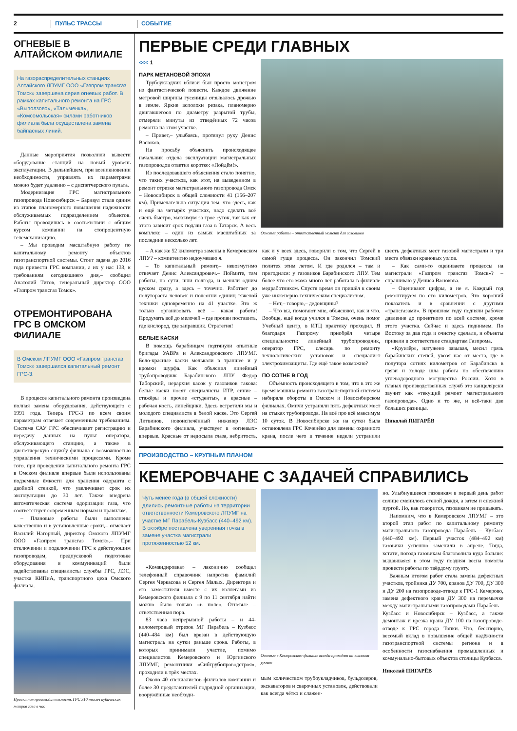2 ПУЛЬС ТРАССЫ СОБЫТИЕ
ОГНЕВЫЕ В АЛТАЙСКОМ ФИЛИАЛЕ
На газораспределительных станциях Алтайского ЛПУМГ ООО «Газпром трансгаз Томск» завершена серия огневых работ. В рамках капитального ремонта на ГРС «Выползово», «Тальменка», «Комсомольская» силами работников филиала была осуществлена замена байпасных линий.
Данные мероприятия позволили вывести оборудование станций на новый уровень эксплуатации. В дальнейшем, при возникновении необходимости, управлять их параметрами можно будет удаленно – с диспетчерского пульта.
Модернизация ГРС магистрального газопровода Новосибирск – Барнаул стала одним из этапов планомерного повышения надежности обслуживаемых подразделением объектов. Работы проводились в соответствии с общим курсом компании на стопроцентную телемеханизацию.
– Мы проводим масштабную работу по капитальному ремонту объектов газотранспортной системы. Стоит задача до 2016 года привести ГРС компании, а их у нас 133, к требованиям сегодняшнего дня,– сообщил Анатолий Титов, генеральный директор ООО «Газпром трансгаз Томск».
ОТРЕМОНТИРОВАНА ГРС В ОМСКОМ ФИЛИАЛЕ
В Омском ЛПУМГ ООО «Газпром трансгаз Томск» завершился капитальный ремонт ГРС-3.
В процессе капитального ремонта произведена полная замена оборудования, действующего с 1991 года. Теперь ГРС-3 по всем своим параметрам отвечает современным требованиям. Система САУ ГРС обеспечивает регистрацию и передачу данных на пульт оператора, обслуживающего станцию, а также в диспетчерскую службу филиала с возможностью управления техническими процессами. Кроме того, при проведении капитального ремонта ГРС в Омском филиале впервые были использованы подземные ёмкости для хранения одоранта с двойной стенкой, что увеличивает срок их эксплуатации до 30 лет. Также внедрена автоматическая система одоризации газа, что соответствует современным нормам и правилам.
– Плановые работы были выполнены качественно и в установленные сроки,– отмечает Василий Нагорный, директор Омского ЛПУМГ ООО «Газпром трансгаз Томск».– При отключении и подключении ГРС к действующим газопроводам, предпусковой подготовке оборудования и коммуникаций были задействованы специалисты службы ГРС, ЛЭС, участка КИПиА, транспортного цеха Омского филиала.
Проектная производительность ГРС 310 тысяч кубических метров газа в час
ПЕРВЫЕ СРЕДИ ГЛАВНЫХ
<<< 1
ПАРК МЕТАНОВОЙ ЭПОХИ
Трубоукладчик вблизи был просто монстром из фантастической повести. Каждое движение метровой ширины гусеницы отзывалось дрожью в земле. Яркие всполохи резака, планомерно двигавшегося по диаметру разрытой трубы, отмеряли минуты из отведённых 72 часов ремонта на этом участке.
– Привет,– улыбаясь, протянул руку Денис Васюков.
На просьбу объяснить происходящее начальник отдела эксплуатации магистральных газопроводов ответил коротко: «Пойдём!».
Из последовавшего объяснения стало понятно, что таких участков, как этот, на выведенном в ремонт отрезке магистрального газопровода Омск – Новосибирск в общей сложности 41 (156–207 км). Примечательна ситуация тем, что здесь, как и ещё на четырёх участках, надо сделать всё очень быстро, максимум за трое суток, так как от этого зависит срок подачи газа в Татарск. А весь комплекс – один из самых масштабных за последние несколько лет.
Огневые работы – ответственный момент для газовиков
– А как же 52 километра замены в Кемеровском ЛПУ? – компетентно недоумеваю я.
– То капитальный ремонт,– невозмутимо отвечает Денис Александрович.– Поймите, там работы, по сути, шли полгода, и меняли одним куском сразу, а здесь – точечно. Работает до полутораста человек и полсотни единиц тяжёлой техники одновременно на 41 участке. Это ж только организовать всё – какая работа! Продумать всё до мелочей – где пропан поставить, где кислород, где заправщик. Стратегия!
БЕЛЫЕ КАСКИ
В помощь барабинцам подтянули опытные бригады УАВРа и Александровского ЛПУМГ. Бело-красные каски мелькали в траншее и у кромки шурфа. Как объяснил линейный трубопроводчик Барабинского ЛПУ Фёдор Таборский, иерархия касок у газовиков такова: белые каски носят специалисты ИТР, синие – стажёры и прочие «студенты», а красные – рабочая кость, линейщики. Здесь встретили мы и молодого специалиста в белой каске. Это Сергей Литвинов, новоиспечённый инженер ЛЭС Барабинского филиала, участвует в «огневых» впервые. Красные от недосыпа глаза, небритость, как и у всех здесь, говорили о том, что Сергей в самой гуще процесса. Он закончил Томский политех этим летом. И где родился – там и пригодился: у газовиков Барабинского ЛПУ. Тем более что его мама много лет работала в филиале медработником. Спустя время он пришёл к своим уже инженерно-техническим специалистом.
– Нет,– говорю,– дедовщины?
– Что вы, помогают мне, объясняют, как и что. Вообще, ещё когда учился в Томске, очень помог Учебный центр, в ИТЦ практику проходил. Я благодаря Газпрому приобрёл четыре специальности: линейный трубопроводчик, оператор ГРС, слесарь по ремонту технологических установок и специалист электрохимзащиты. Где ещё такое возможно?
ПО СОТНЕ В ГОД
Объёмность происходящего в том, что в это же время машина ремонта газотранспортной системы набирала обороты в Омском и Новосибирском филиалах. Омичи устраняли пять дефектных мест на стыках трубопровода. На всё про всё максимум 10 суток. В Новосибирске же на сутки была остановлена ГРС Коченёво для замены охранного крана, после чего в течение недели устранили шесть дефектных мест газовой магистрали и три места обвязки крановых узлов.
– Как сами-то оцениваете процессы на магистрали «Газпром трансгаз Томск»? – спрашиваю у Дениса Васюкова.
– Оценивают цифры, а не я. Каждый год ремонтируем по сто километров. Это хороший показатель и в сравнении с другими «трансгазами». В прошлом году подняли рабочее давление до проектного по всей системе, кроме этого участка. Сейчас и здесь поднимем. По Востоку за два года и очистку сделали, и объекты привели в соответствие стандартам Газпрома.
«Круизёр», натужено завывая, месил грязь барабинских степей, увозя нас от места, где в полутора сотнях километров от Барабинска в грязи и холоде шла работа по обеспечению углеводородного могущества России. Хотя в планах производственных служб это канцелярски звучит как «текущий ремонт магистрального газопровода». Одно и то же, и всё-таки две больших разницы.
Николай ПИГАРЁВ
ПРОИЗВОДСТВО – КРУПНЫМ ПЛАНОМ
КЕМЕРОВЧАНЕ С ЗАДАЧЕЙ СПРАВИЛИСЬ
Чуть менее года (в общей сложности) длились ремонтные работы на территории ответственности Кемеровского ЛПУМГ на участке МГ Парабель-Кузбасс (440–492 км). В октябре поставлена уверенная точка в замене участка магистрали протяженностью 52 км.
«Командировка» – лаконично сообщал телефонный справочник напротив фамилий Сергея Черкасова и Сергея Малых. Директора и его заместителя вместе с их коллегами из Кемеровского филиала с 9 по 11 сентября найти можно было только «в поле». Огневые – ответственная пора.
83 часа непрерывной работы – и 44-километровый отрезок МГ Парабель – Кузбасс (440–484 км) был врезан в действующую магистраль на сутки раньше срока. Работы, в которых принимали участие, помимо специалистов Кемеровского и Юргинского ЛПУМГ, ремонтники «Сибтрубопроводстроя», проходили в трёх местах.
Около 40 специалистов филиалов компании и более 30 представителей подрядной организации, вооружённые необходи-
Огневые в Кемеровском филиале всегда проходят на высоком уровне
мым количеством трубоукладчиков, бульдозеров, экскаваторов и сварочных установок, действовали как всегда чётко и слажен-
но. Улыбнувшееся газовикам в первый день работ солнце сменилось стеной дождя, а затем и снежной пургой. Но, как говорится, газовикам не привыкать.
Напомним, что в Кемеровском ЛПУМГ – это второй этап работ по капитальному ремонту магистрального газопровода Парабель – Кузбасс (440–492 км). Первый участок (484–492 км) газовики успешно заменили в апреле. Тогда, кстати, погода газовикам благоволила куда больше: выдавшаяся в этом году поздняя весна помогла провести работы по твёрдому грунту.
Важным итогом работ стала замена дефектных участков, тройника ДУ 700, кранов ДУ 700, ДУ 300 и ДУ 200 на газопроводе-отводе к ГРС-1 Кемерово, замена дефектного крана ДУ 300 на перемычке между магистральными газопроводами Парабель – Кузбасс и Новосибирск – Кузбасс, а также демонтаж и врезка крана ДУ 100 на газопроводе-отводе к ГРС города Топки. Что, бесспорно, весомый вклад в повышение общей надёжности газотранспортной системы региона и в особенности газоснабжения промышленных и коммунально-бытовых объектов столицы Кузбасса.
Николай ПИГАРЁВ